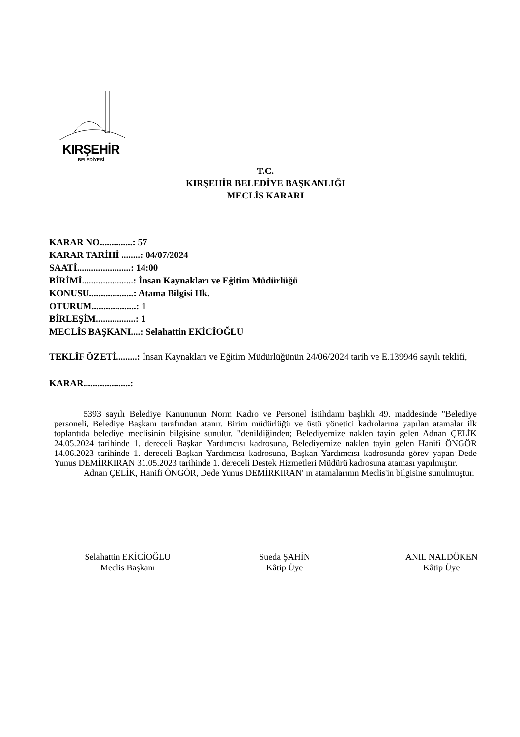KIRŞEHİR
BELEDİYESİ
T.C.
KIRŞEHİR BELEDİYE BAŞKANLIĞI
MECLİS KARARI
KARAR NO..............: 57
KARAR TARİHİ ........: 04/07/2024
SAATİ.......................: 14:00
BİRİMİ......................: İnsan Kaynakları ve Eğitim Müdürlüğü
KONUSU...................: Atama Bilgisi Hk.
OTURUM...................: 1
BİRLEŞİM.................: 1
MECLİS BAŞKANI....: Selahattin EKİCİOĞLU
TEKLİF ÖZETİ.........: İnsan Kaynakları ve Eğitim Müdürlüğünün 24/06/2024 tarih ve E.139946 sayılı teklifi,
KARAR....................:
5393 sayılı Belediye Kanununun Norm Kadro ve Personel İstihdamı başlıklı 49. maddesinde "Belediye personeli, Belediye Başkanı tarafından atanır. Birim müdürlüğü ve üstü yönetici kadrolarına yapılan atamalar ilk toplantıda belediye meclisinin bilgisine sunulur. "denildiğinden; Belediyemize naklen tayin gelen Adnan ÇELİK 24.05.2024 tarihinde 1. dereceli Başkan Yardımcısı kadrosuna, Belediyemize naklen tayin gelen Hanifi ÖNGÖR 14.06.2023 tarihinde 1. dereceli Başkan Yardımcısı kadrosuna, Başkan Yardımcısı kadrosunda görev yapan Dede Yunus DEMİRKIRAN 31.05.2023 tarihinde 1. dereceli Destek Hizmetleri Müdürü kadrosuna ataması yapılmıştır.
Adnan ÇELİK, Hanifi ÖNGÖR, Dede Yunus DEMİRKIRAN' ın atamalarının Meclis'in bilgisine sunulmuştur.
Selahattin EKİCİOĞLU
Meclis Başkanı
Sueda ŞAHİN
Kâtip Üye
ANIL NALDÖKEN
Kâtip Üye